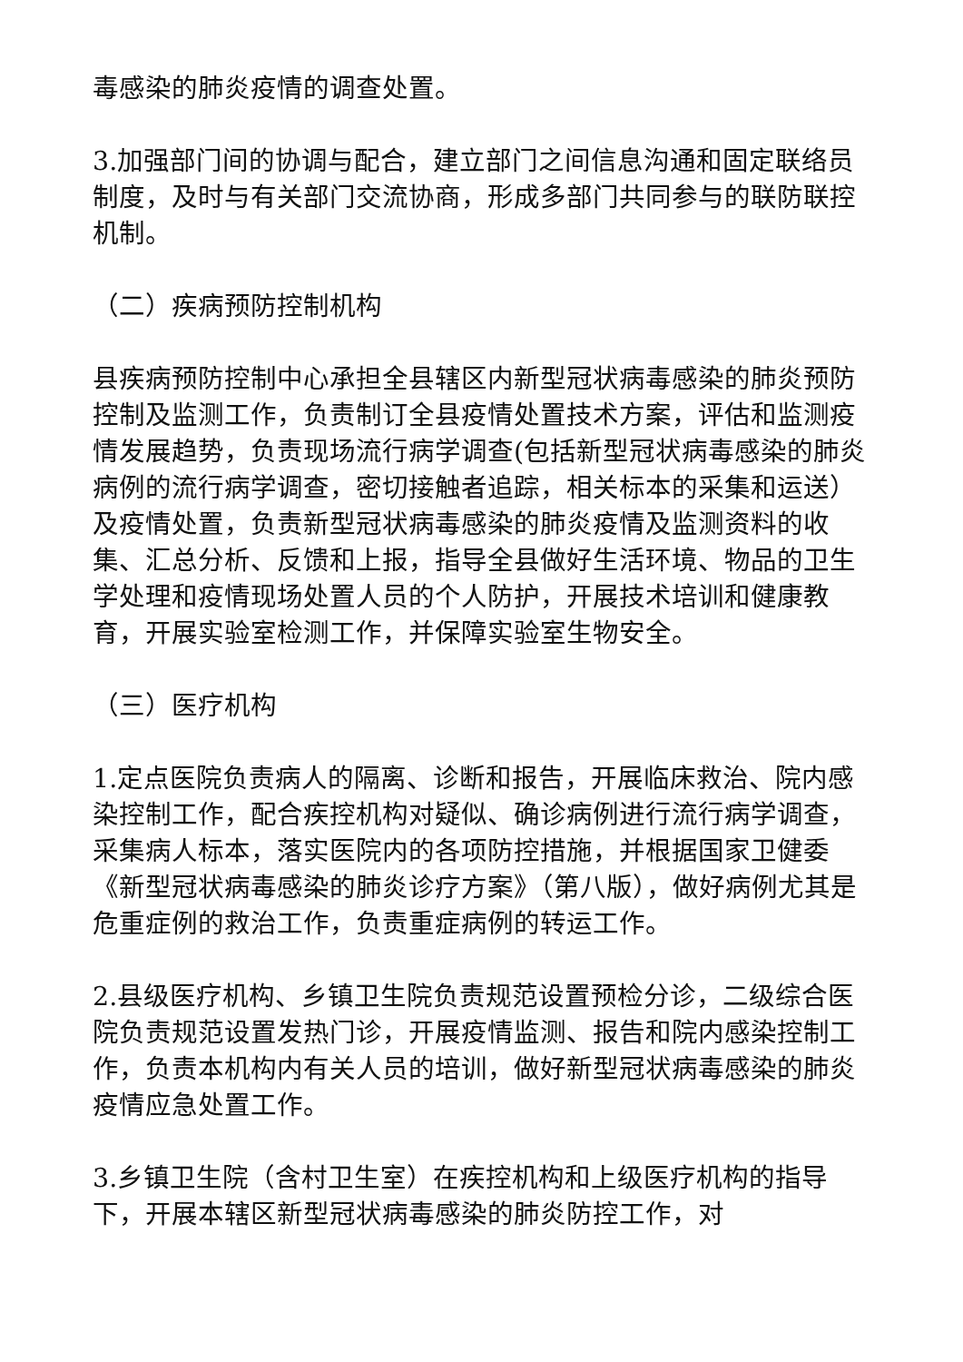毒感染的肺炎疫情的调查处置。
3.加强部门间的协调与配合，建立部门之间信息沟通和固定联络员制度，及时与有关部门交流协商，形成多部门共同参与的联防联控机制。
（二）疾病预防控制机构
县疾病预防控制中心承担全县辖区内新型冠状病毒感染的肺炎预防控制及监测工作，负责制订全县疫情处置技术方案，评估和监测疫情发展趋势，负责现场流行病学调查(包括新型冠状病毒感染的肺炎病例的流行病学调查，密切接触者追踪，相关标本的采集和运送）及疫情处置，负责新型冠状病毒感染的肺炎疫情及监测资料的收集、汇总分析、反馈和上报，指导全县做好生活环境、物品的卫生学处理和疫情现场处置人员的个人防护，开展技术培训和健康教育，开展实验室检测工作，并保障实验室生物安全。
（三）医疗机构
1.定点医院负责病人的隔离、诊断和报告，开展临床救治、院内感染控制工作，配合疾控机构对疑似、确诊病例进行流行病学调查，采集病人标本，落实医院内的各项防控措施，并根据国家卫健委《新型冠状病毒感染的肺炎诊疗方案》（第八版），做好病例尤其是危重症例的救治工作，负责重症病例的转运工作。
2.县级医疗机构、乡镇卫生院负责规范设置预检分诊，二级综合医院负责规范设置发热门诊，开展疫情监测、报告和院内感染控制工作，负责本机构内有关人员的培训，做好新型冠状病毒感染的肺炎疫情应急处置工作。
3.乡镇卫生院（含村卫生室）在疾控机构和上级医疗机构的指导下，开展本辖区新型冠状病毒感染的肺炎防控工作，对